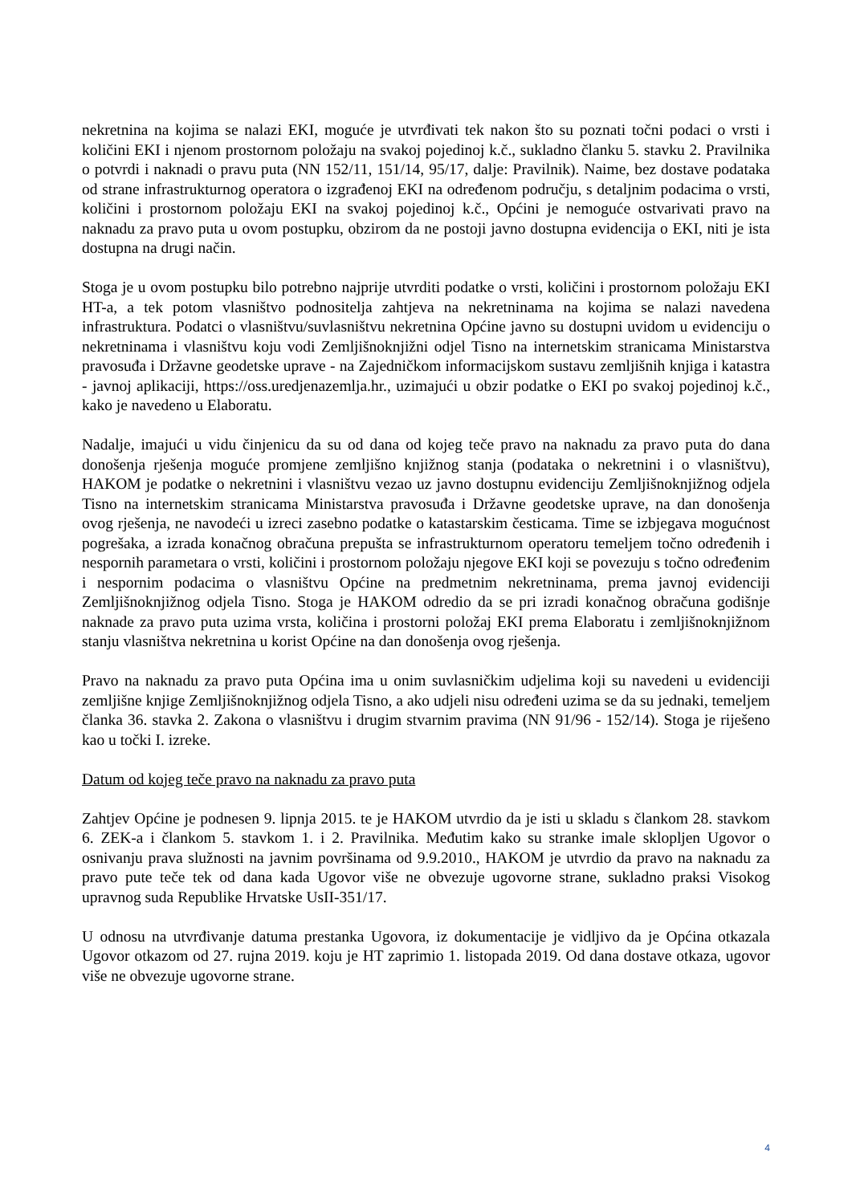nekretnina na kojima se nalazi EKI, moguće je utvrđivati tek nakon što su poznati točni podaci o vrsti i količini EKI i njenom prostornom položaju na svakoj pojedinoj k.č., sukladno članku 5. stavku 2. Pravilnika o potvrdi i naknadi o pravu puta (NN 152/11, 151/14, 95/17, dalje: Pravilnik). Naime, bez dostave podataka od strane infrastrukturnog operatora o izgrađenoj EKI na određenom području, s detaljnim podacima o vrsti, količini i prostornom položaju EKI na svakoj pojedinoj k.č., Općini je nemoguće ostvarivati pravo na naknadu za pravo puta u ovom postupku, obzirom da ne postoji javno dostupna evidencija o EKI, niti je ista dostupna na drugi način.
Stoga je u ovom postupku bilo potrebno najprije utvrditi podatke o vrsti, količini i prostornom položaju EKI HT-a, a tek potom vlasništvo podnositelja zahtjeva na nekretninama na kojima se nalazi navedena infrastruktura. Podatci o vlasništvu/suvlasništvu nekretnina Općine javno su dostupni uvidom u evidenciju o nekretninama i vlasništvu koju vodi Zemljišnoknjižni odjel Tisno na internetskim stranicama Ministarstva pravosuđa i Državne geodetske uprave - na Zajedničkom informacijskom sustavu zemljišnih knjiga i katastra - javnoj aplikaciji, https://oss.uredjenazemlja.hr., uzimajući u obzir podatke o EKI po svakoj pojedinoj k.č., kako je navedeno u Elaboratu.
Nadalje, imajući u vidu činjenicu da su od dana od kojeg teče pravo na naknadu za pravo puta do dana donošenja rješenja moguće promjene zemljišno knjižnog stanja (podataka o nekretnini i o vlasništvu), HAKOM je podatke o nekretnini i vlasništvu vezao uz javno dostupnu evidenciju Zemljišnoknjižnog odjela Tisno na internetskim stranicama Ministarstva pravosuđa i Državne geodetske uprave, na dan donošenja ovog rješenja, ne navodeći u izreci zasebno podatke o katastarskim česticama. Time se izbjegava mogućnost pogrešaka, a izrada konačnog obračuna prepušta se infrastrukturnom operatoru temeljem točno određenih i nespornih parametara o vrsti, količini i prostornom položaju njegove EKI koji se povezuju s točno određenim i nespornim podacima o vlasništvu Općine na predmetnim nekretninama, prema javnoj evidenciji Zemljišnoknjižnog odjela Tisno. Stoga je HAKOM odredio da se pri izradi konačnog obračuna godišnje naknade za pravo puta uzima vrsta, količina i prostorni položaj EKI prema Elaboratu i zemljišnoknjižnom stanju vlasništva nekretnina u korist Općine na dan donošenja ovog rješenja.
Pravo na naknadu za pravo puta Općina ima u onim suvlasničkim udjelima koji su navedeni u evidenciji zemljišne knjige Zemljišnoknjižnog odjela Tisno, a ako udjeli nisu određeni uzima se da su jednaki, temeljem članka 36. stavka 2. Zakona o vlasništvu i drugim stvarnim pravima (NN 91/96 - 152/14). Stoga je riješeno kao u točki I. izreke.
Datum od kojeg teče pravo na naknadu za pravo puta
Zahtjev Općine je podnesen 9. lipnja 2015. te je HAKOM utvrdio da je isti u skladu s člankom 28. stavkom 6. ZEK-a i člankom 5. stavkom 1. i 2. Pravilnika. Međutim kako su stranke imale sklopljen Ugovor o osnivanju prava služnosti na javnim površinama od 9.9.2010., HAKOM je utvrdio da pravo na naknadu za pravo pute teče tek od dana kada Ugovor više ne obvezuje ugovorne strane, sukladno praksi Visokog upravnog suda Republike Hrvatske UsII-351/17.
U odnosu na utvrđivanje datuma prestanka Ugovora, iz dokumentacije je vidljivo da je Općina otkazala Ugovor otkazom od 27. rujna 2019. koju je HT zaprimio 1. listopada 2019. Od dana dostave otkaza, ugovor više ne obvezuje ugovorne strane.
4